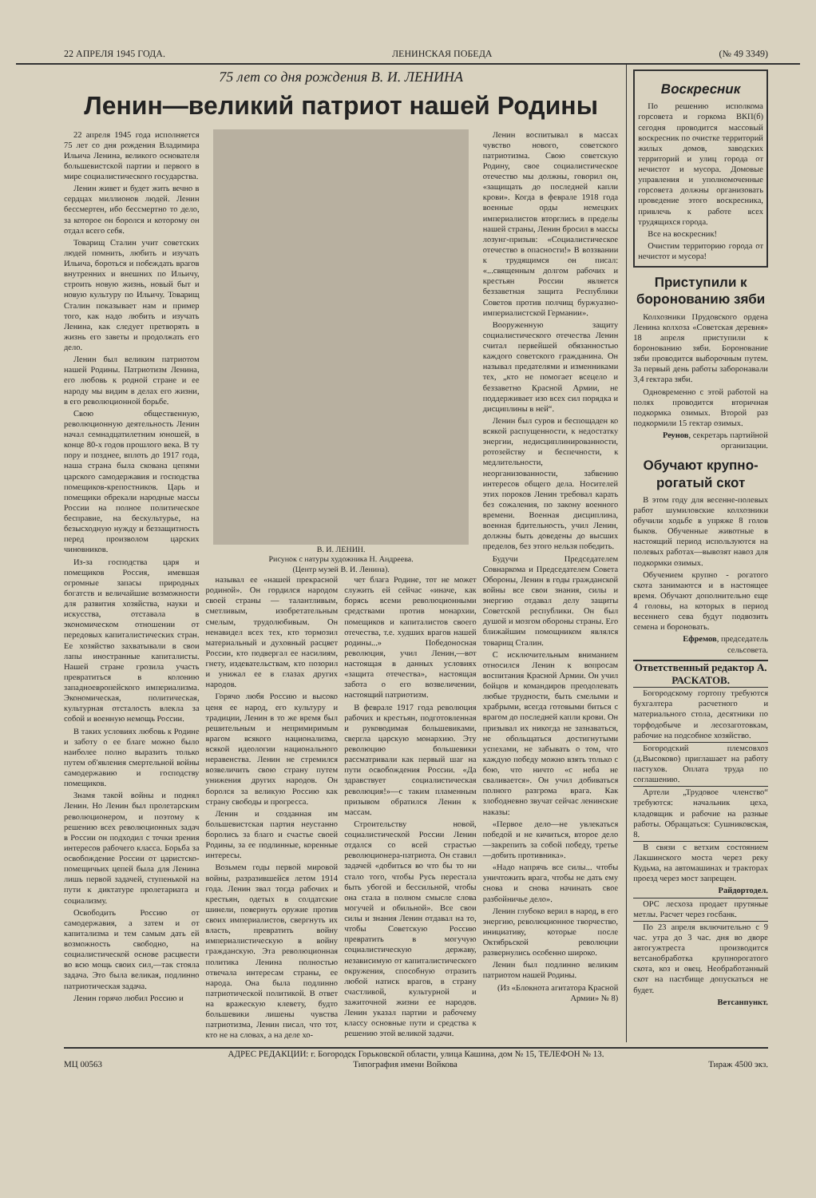22 АПРЕЛЯ 1945 ГОДА. ЛЕНИНСКАЯ ПОБЕДА (№ 49 3349)
75 лет со дня рождения В. И. ЛЕНИНА
Ленин—великий патриот нашей Родины
22 апреля 1945 года исполняется 75 лет со дня рождения Владимира Ильича Ленина, великого основателя большевистской партии и первого в мире социалистического государства.
Ленин живет и будет жить вечно в сердцах миллионов людей. Ленин бессмертен, ибо бессмертно то дело, за которое он боролся и которому он отдал всего себя.
Товарищ Сталин учит советских людей помнить, любить и изучать Ильича, бороться и побеждать врагов внутренних и внешних по Ильичу, строить новую жизнь, новый быт и новую культуру по Ильичу. Товарищ Сталин показывает нам и пример того, как надо любить и изучать Ленина, как следует претворять в жизнь его заветы и продолжать его дело.
Ленин был великим патриотом нашей Родины. Патриотизм Ленина, его любовь к родной стране и ее народу мы видим в делах его жизни, в его революционной борьбе.
Свою общественную, революционную деятельность Ленин начал семнадцатилетним юношей, в конце 80-х годов прошлого века. В ту пору и позднее, вплоть до 1917 года, наша страна была скована цепями царского самодержавия и господства помещиков-крепостников. Царь и помещики обрекали народные массы России на полное политическое бесправие, на бескультурье, на безысходную нужду и беззащитность перед произволом царских чиновников.
Из-за господства царя и помещиков Россия, имевшая огромные запасы природных богатств и величайшие возможности для развития хозяйства, науки и искусства, отставала в экономическом отношении от передовых капиталистических стран. Ее хозяйство захватывали в свои лапы иностранные капиталисты. Нашей стране грозила участь превратиться в колонию западноевропейского империализма. Экономическая, политическая, культурная отсталость влекла за собой и военную немощь России.
В таких условиях любовь к Родине и заботу о ее благе можно было наиболее полно выразить только путем об'явления смертельной войны самодержавию и господству помещиков.
Знамя такой войны и поднял Ленин. Но Ленин был пролетарским революционером, и поэтому к решению всех революционных задач в России он подходил с точки зрения интересов рабочего класса. Борьба за освобождение России от царистско-помещичьих цепей была для Ленина лишь первой задачей, ступенькой на пути к диктатуре пролетариата и социализму.
Освободить Россию от самодержавия, а затем и от капитализма и тем самым дать ей возможность свободно, на социалистической основе расцвести во всю мощь своих сил,—так стояла задача. Это была великая, подлинно патриотическая задача.
Ленин горячо любил Россию и
В. И. ЛЕНИН.
Рисунок с натуры художника Н. Андреева.
(Центр музей В. И. Ленина).
называл ее «нашей прекрасной родиной». Он гордился народом своей страны — талантливым, сметливым, изобретательным смелым, трудолюбивым. Он ненавидел всех тех, кто тормозил материальный и духовный расцвет России, кто подвергал ее насилиям, гнету, издевательствам, кто позорил и унижал ее в глазах других народов.
Горячо любя Россию и высоко ценя ее народ, его культуру и традиции, Ленин в то же время был решительным и непримиримым врагом всякого национализма, всякой идеологии национального неравенства. Ленин не стремился возвеличить свою страну путем унижения других народов. Он боролся за великую Россию как страну свободы и прогресса.
Ленин и созданная им большевистская партия неустанно боролись за благо и счастье своей Родины, за ее подлинные, коренные интересы.
Возьмем годы первой мировой войны, разразившейся летом 1914 года. Ленин звал тогда рабочих и крестьян, одетых в солдатские шинели, повернуть оружие против своих империалистов, свергнуть их власть, превратить войну империалистическую в войну гражданскую. Эта революционная политика Ленина полностью отвечала интересам страны, ее народа. Она была подлинно патриотической политикой. В ответ на вражескую клевету, будто большевики лишены чувства патриотизма, Ленин писал, что тот, кто не на словах, а на деле хо-
чет блага Родине, тот не может служить ей сейчас «иначе, как борясь всеми революционными средствами против монархии, помещиков и капиталистов своего отечества, т.е. худших врагов нашей родины...» Победоносная революция, учил Ленин,—вот настоящая в данных условиях «защита отечества», настоящая забота о его возвеличении, настоящий патриотизм.
В феврале 1917 года революция рабочих и крестьян, подготовленная и руководимая большевиками, свергла царскую монархию. Эту революцию большевики рассматривали как первый шаг на пути освобождения России. «Да здравствует социалистическая революция!»—с таким пламенным призывом обратился Ленин к массам.
Строительству новой, социалистической России Ленин отдался со всей страстью революционера-патриота. Он ставил задачей «добиться во что бы то ни стало того, чтобы Русь перестала быть убогой и бессильной, чтобы она стала в полном смысле слова могучей и обильной». Все свои силы и знания Ленин отдавал на то, чтобы Советскую Россию превратить в могучую социалистическую державу, независимую от капиталистического окружения, способную отразить любой натиск врагов, в страну счастливой, культурной и зажиточной жизни ее народов. Ленин указал партии и рабочему классу основные пути и средства к решению этой великой задачи.
Ленин воспитывал в массах чувство нового, советского патриотизма. Свою советскую Родину, свое социалистическое отечество мы должны, говорил он, «защищать до последней капли крови». Когда в феврале 1918 года военные орды немецких империалистов вторглись в пределы нашей страны, Ленин бросил в массы лозунг-призыв: «Социалистическое отечество в опасности!» В воззвании к трудящимся он писал: «...священным долгом рабочих и крестьян России является беззаветная защита Республики Советов против полчищ буржуазно-империалистской Германии».
Вооруженную защиту социалистического отечества Ленин считал первейшей обязанностью каждого советского гражданина. Он называл предателями и изменниками тех, „кто не помогает всецело и беззаветно Красной Армии, не поддерживает изо всех сил порядка и дисциплины в ней“.
Ленин был суров и беспощаден ко всякой распущенности, к недостатку энергии, недисциплинированности, ротозейству и беспечности, к медлительности, неорганизованности, забвению интересов общего дела. Носителей этих пороков Ленин требовал карать без сожаления, по закону военного времени. Военная дисциплина, военная бдительность, учил Ленин, должны быть доведены до высших пределов, без этого нельзя победить.
Будучи Председателем Совнаркома и Председателем Совета Обороны, Ленин в годы гражданской войны все свои знания, силы и энергию отдавал делу защиты Советской республики. Он был душой и мозгом обороны страны. Его ближайшим помощником являлся товарищ Сталин.
С исключительным вниманием относился Ленин к вопросам воспитания Красной Армии. Он учил бойцов и командиров преодолевать любые трудности, быть смелыми и храбрыми, всегда готовыми биться с врагом до последней капли крови. Он призывал их никогда не зазнаваться, не обольщаться достигнутыми успехами, не забывать о том, что каждую победу можно взять только с бою, что ничто «с неба не сваливается». Он учил добиваться полного разгрома врага. Как злободневно звучат сейчас ленинские наказы:
«Первое дело—не увлекаться победой и не кичиться, второе дело—закрепить за собой победу, третье—добить противника».
«Надо напрячь все силы... чтобы уничтожить врага, чтобы не дать ему снова и снова начинать свое разбойничье дело».
Ленин глубоко верил в народ, в его энергию, революционное творчество, инициативу, которые после Октябрьской революции развернулись особенно широко.
Ленин был подлинно великим патриотом нашей Родины.
(Из «Блокнота агитатора Красной Армии» № 8)
Воскресник
По решению исполкома горсовета и горкома ВКП(б) сегодня проводится массовый воскресник по очистке территорий жилых домов, заводских территорий и улиц города от нечистот и мусора. Домовые управления и уполномоченные горсовета должны организовать проведение этого воскресника, привлечь к работе всех трудящихся города.
Все на воскресник!
Очистим территорию города от нечистот и мусора!
Приступили к боронованию зяби
Колхозники Прудовского ордена Ленина колхоза «Советская деревня» 18 апреля приступили к боронованию зяби. Боронование зяби проводится выборочным путем. За первый день работы заборонавали 3,4 гектара зяби.
Одновременно с этой работой на полях проводится вторичная подкормка озимых. Второй раз подкормили 15 гектар озимых.
Реунов, секретарь партийной организации.
Обучают крупно-рогатый скот
В этом году для весенне-полевых работ шумиловские колхозники обучили ходьбе в упряже 8 голов быков. Обученные животные в настоящий период используются на полевых работах—вывозят навоз для подкормки озимых.
Обучением крупно - рогатого скота занимаются и в настоящее время. Обучают дополнительно еще 4 головы, на которых в период весеннего сева будут подвозить семена и бороновать.
Ефремов, председатель сельсовета.
Ответственный редактор А. РАСКАТОВ.
Богородскому гортопу требуются бухгалтера расчетного и материального стола, десятники по торфодобыче и лесозаготовкам, рабочие на подсобное хозяйство.
Богородский племсовхоз (д.Высоково) приглашает на работу пастухов. Оплата труда по соглашению.
Артели „Трудовое членство“ требуются: начальник цеха, кладовщик и рабочие на разные работы. Обращаться: Сушниковская, 8.
В связи с ветхим состоянием Лакшинского моста через реку Кудьма, на автомашинах и тракторах проезд через мост запрещен.
Райдортодел.
ОРС лесхоза продает прутяные метлы. Расчет через госбанк.
По 23 апреля включительно с 9 час. утра до 3 час. дня во дворе автогужтреста производится ветсанобработка крупнорогатого скота, коз и овец. Необработанный скот на пастбище допускаться не будет.
Ветсанпункт.
АДРЕС РЕДАКЦИИ: г. Богородск Горьковской области, улица Кашина, дом № 15, ТЕЛЕФОН № 13.
МЦ 00563 Типография имени Войкова Тираж 4500 экз.